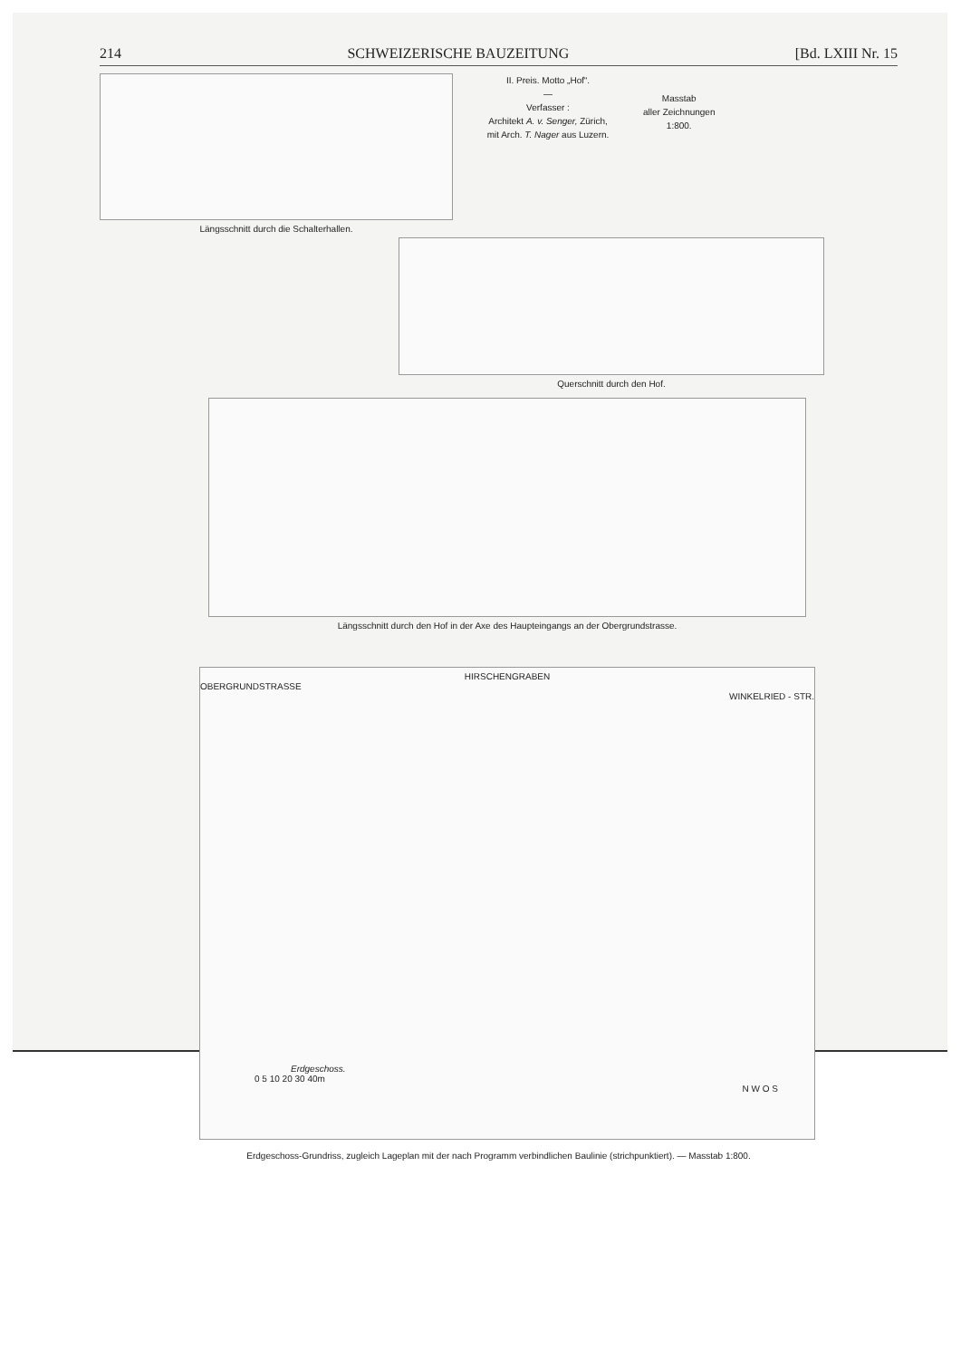214 SCHWEIZERISCHE BAUZEITUNG [Bd. LXIII Nr. 15
Längsschnitt durch die Schalterhallen.
II. Preis. Motto „Hof“.
—
Verfasser :
Architekt A. v. Senger, Zürich,
mit Arch. T. Nager aus Luzern.
Masstab
aller Zeichnungen
1:800.
Querschnitt durch den Hof.
Längsschnitt durch den Hof in der Axe des Haupteingangs an der Obergrundstrasse.
HIRSCHENGRABEN
OBERGRUNDSTRASSE
WINKELRIED - STR.
Erdgeschoss.
0 5 10 20 30 40m
N W O S
Erdgeschoss-Grundriss, zugleich Lageplan mit der nach Programm verbindlichen Baulinie (strichpunktiert). — Masstab 1:800.